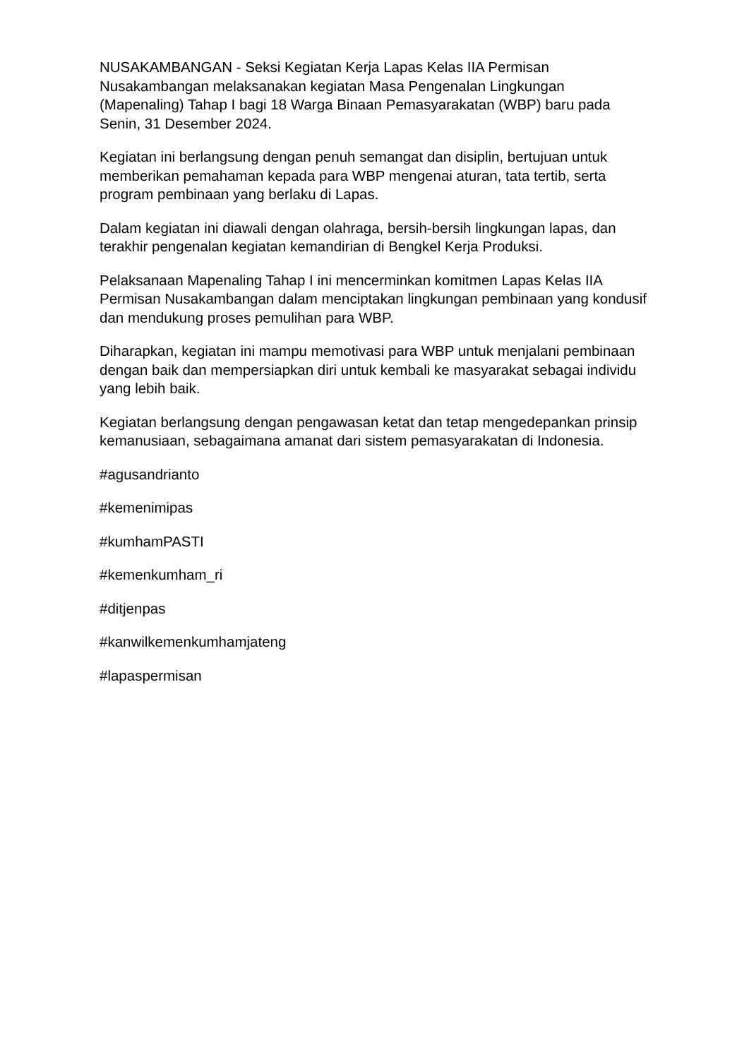NUSAKAMBANGAN - Seksi Kegiatan Kerja Lapas Kelas IIA Permisan Nusakambangan melaksanakan kegiatan Masa Pengenalan Lingkungan (Mapenaling) Tahap I bagi 18 Warga Binaan Pemasyarakatan (WBP) baru pada Senin, 31 Desember 2024.
Kegiatan ini berlangsung dengan penuh semangat dan disiplin, bertujuan untuk memberikan pemahaman kepada para WBP mengenai aturan, tata tertib, serta program pembinaan yang berlaku di Lapas.
Dalam kegiatan ini diawali dengan olahraga, bersih-bersih lingkungan lapas, dan terakhir pengenalan kegiatan kemandirian di Bengkel Kerja Produksi.
Pelaksanaan Mapenaling Tahap I ini mencerminkan komitmen Lapas Kelas IIA Permisan Nusakambangan dalam menciptakan lingkungan pembinaan yang kondusif dan mendukung proses pemulihan para WBP.
Diharapkan, kegiatan ini mampu memotivasi para WBP untuk menjalani pembinaan dengan baik dan mempersiapkan diri untuk kembali ke masyarakat sebagai individu yang lebih baik.
Kegiatan berlangsung dengan pengawasan ketat dan tetap mengedepankan prinsip kemanusiaan, sebagaimana amanat dari sistem pemasyarakatan di Indonesia.
#agusandrianto
#kemenimipas
#kumhamPASTI
#kemenkumham_ri
#ditjenpas
#kanwilkemenkumhamjateng
#lapaspermisan